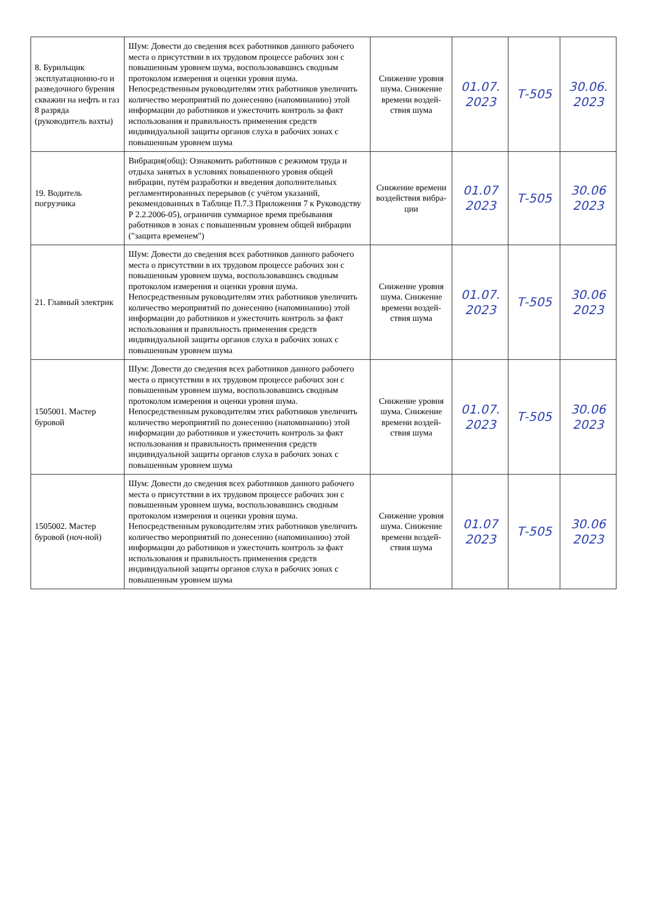| 8. Бурильщик эксплуатационно-го и разведочного бурения скважин на нефть и газ 8 разряда (руководитель вахты) | Шум: Довести до сведения всех работников данного рабочего места о присутствии в их трудовом процессе рабочих зон с повышенным уровнем шума, воспользовавшись сводным протоколом измерения и оценки уровня шума. Непосредственным руководителям этих работников увеличить количество мероприятий по донесению (напоминанию) этой информации до работников и ужесточить контроль за факт использования и правильность применения средств индивидуальной защиты органов слуха в рабочих зонах с повышенным уровнем шума | Снижение уровня шума. Снижение времени воздей-ствия шума | 01.07. 2023 | Т-505 | 30.06. 2023 |
| 19. Водитель погрузчика | Вибрация(общ): Ознакомить работников с режимом труда и отдыха занятых в условиях повышенного уровня общей вибрации, путём разработки и введения дополнительных регламентированных перерывов (с учётом указаний, рекомендованных в Таблице П.7.3 Приложения 7 к Руководству Р 2.2.2006-05), ограничив суммарное время пребывания работников в зонах с повышенным уровнем общей вибрации ("защита временем") | Снижение времени воздействия вибра-ции | 01.07 2023 | Т-505 | 30.06 2023 |
| 21. Главный электрик | Шум: Довести до сведения всех работников данного рабочего места о присутствии в их трудовом процессе рабочих зон с повышенным уровнем шума, воспользовавшись сводным протоколом измерения и оценки уровня шума. Непосредственным руководителям этих работников увеличить количество мероприятий по донесению (напоминанию) этой информации до работников и ужесточить контроль за факт использования и правильность применения средств индивидуальной защиты органов слуха в рабочих зонах с повышенным уровнем шума | Снижение уровня шума. Снижение времени воздей-ствия шума | 01.07. 2023 | Т-505 | 30.06 2023 |
| 1505001. Мастер буровой | Шум: Довести до сведения всех работников данного рабочего места о присутствии в их трудовом процессе рабочих зон с повышенным уровнем шума, воспользовавшись сводным протоколом измерения и оценки уровня шума. Непосредственным руководителям этих работников увеличить количество мероприятий по донесению (напоминанию) этой информации до работников и ужесточить контроль за факт использования и правильность применения средств индивидуальной защиты органов слуха в рабочих зонах с повышенным уровнем шума | Снижение уровня шума. Снижение времени воздей-ствия шума | 01.07. 2023 | Т-505 | 30.06 2023 |
| 1505002. Мастер буровой (ноч-ной) | Шум: Довести до сведения всех работников данного рабочего места о присутствии в их трудовом процессе рабочих зон с повышенным уровнем шума, воспользовавшись сводным протоколом измерения и оценки уровня шума. Непосредственным руководителям этих работников увеличить количество мероприятий по донесению (напоминанию) этой информации до работников и ужесточить контроль за факт использования и правильность применения средств индивидуальной защиты органов слуха в рабочих зонах с повышенным уровнем шума | Снижение уровня шума. Снижение времени воздей-ствия шума | 01.07 2023 | Т-505 | 30.06 2023 |